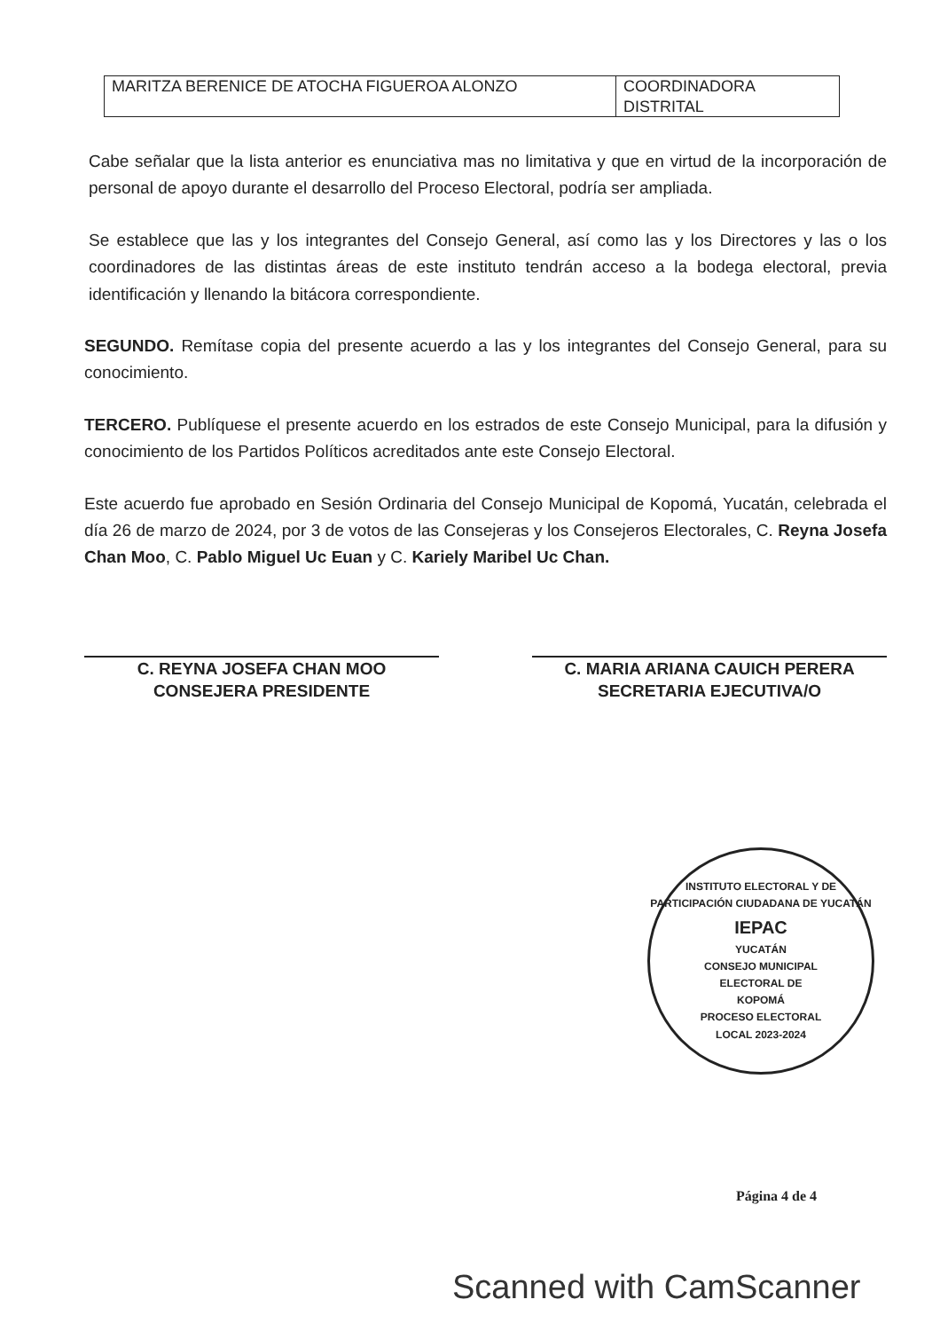| MARITZA BERENICE DE ATOCHA FIGUEROA ALONZO | COORDINADORA DISTRITAL |
Cabe señalar que la lista anterior es enunciativa mas no limitativa y que en virtud de la incorporación de personal de apoyo durante el desarrollo del Proceso Electoral, podría ser ampliada.
Se establece que las y los integrantes del Consejo General, así como las y los Directores y las o los coordinadores de las distintas áreas de este instituto tendrán acceso a la bodega electoral, previa identificación y llenando la bitácora correspondiente.
SEGUNDO. Remítase copia del presente acuerdo a las y los integrantes del Consejo General, para su conocimiento.
TERCERO. Publíquese el presente acuerdo en los estrados de este Consejo Municipal, para la difusión y conocimiento de los Partidos Políticos acreditados ante este Consejo Electoral.
Este acuerdo fue aprobado en Sesión Ordinaria del Consejo Municipal de Kopomá, Yucatán, celebrada el día 26 de marzo de 2024, por 3 de votos de las Consejeras y los Consejeros Electorales, C. Reyna Josefa Chan Moo, C. Pablo Miguel Uc Euan y C. Kariely Maribel Uc Chan.
C. REYNA JOSEFA CHAN MOO
CONSEJERA PRESIDENTE
C. MARIA ARIANA CAUICH PERERA
SECRETARIA EJECUTIVA/O
INSTITUTO ELECTORAL Y DE PARTICIPACIÓN CIUDADANA DE YUCATÁN
IEPAC
YUCATÁN
CONSEJO MUNICIPAL
ELECTORAL DE
KOPOMÁ
PROCESO ELECTORAL
LOCAL 2023-2024
Página 4 de 4
Scanned with CamScanner